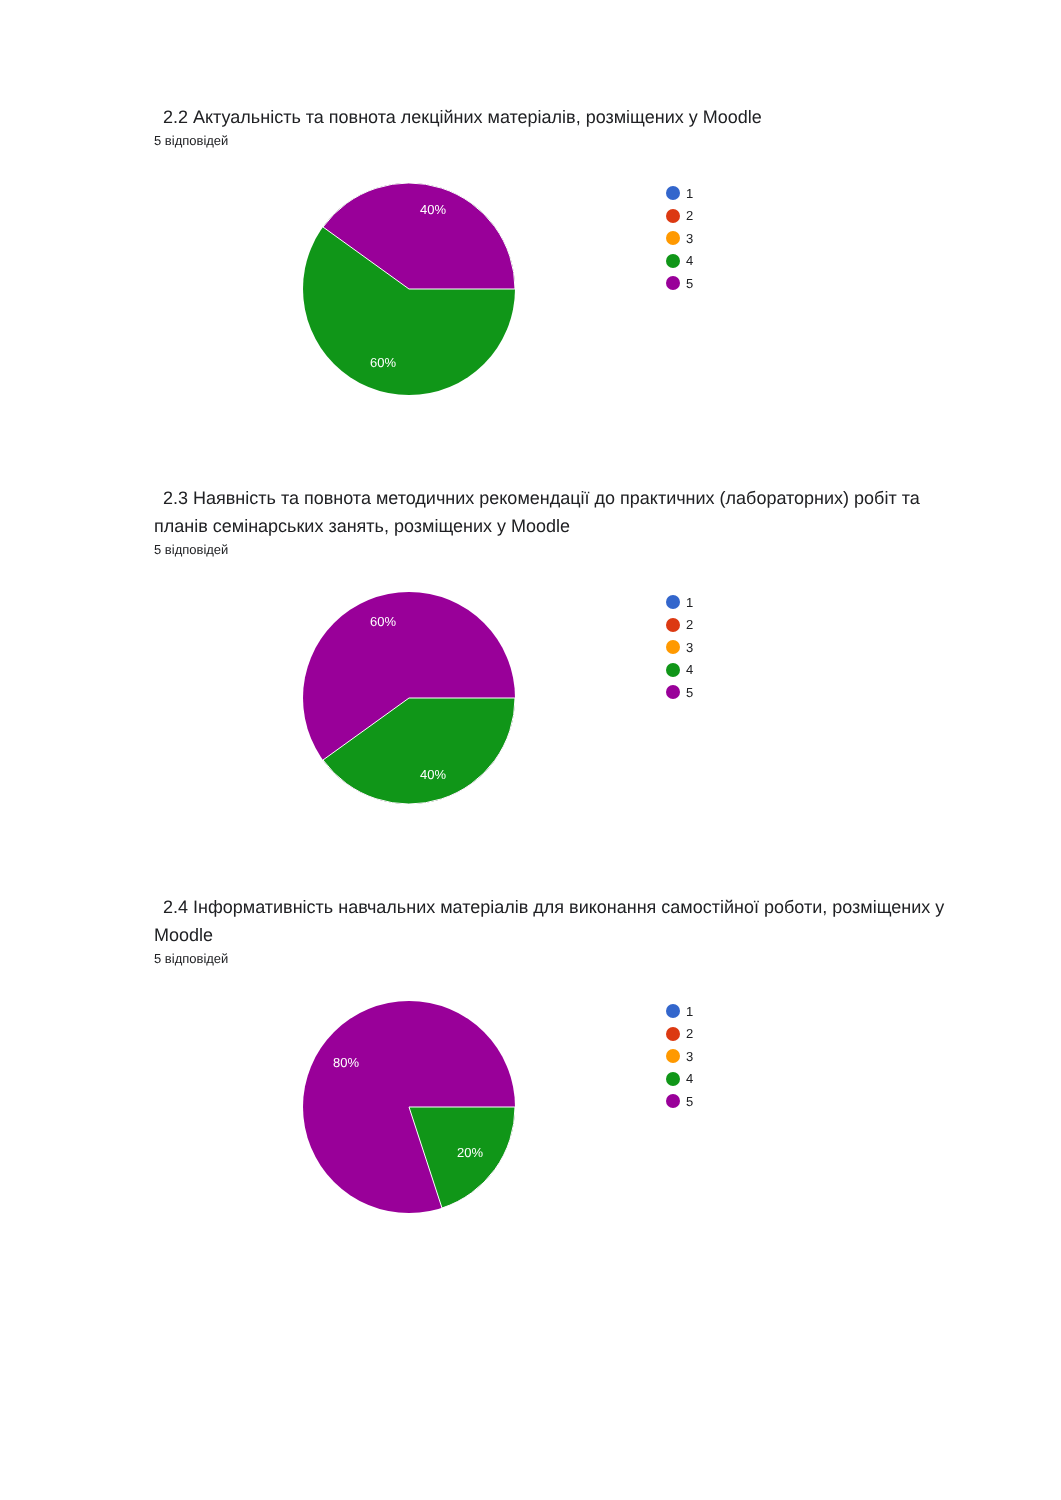2.2 Актуальність та повнота лекційних матеріалів, розміщених у Moodle
5 відповідей
40%
60%
1
2
3
4
5
2.3 Наявність та повнота методичних рекомендації до практичних (лабораторних) робіт та планів семінарських занять, розміщених у Moodle
5 відповідей
60%
40%
1
2
3
4
5
2.4 Інформативність навчальних матеріалів для виконання самостійної роботи, розміщених у Moodle
5 відповідей
80%
20%
1
2
3
4
5